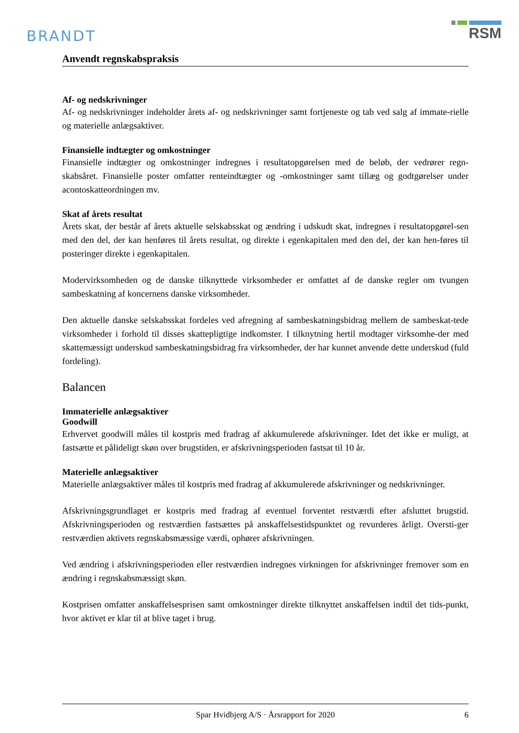BRANDT
RSM
Anvendt regnskabspraksis
Af- og nedskrivninger
Af- og nedskrivninger indeholder årets af- og nedskrivninger samt fortjeneste og tab ved salg af immate-rielle og materielle anlægsaktiver.
Finansielle indtægter og omkostninger
Finansielle indtægter og omkostninger indregnes i resultatopgørelsen med de beløb, der vedrører regn-skabsåret. Finansielle poster omfatter renteindtægter og -omkostninger samt tillæg og godtgørelser under acontoskatteordningen mv.
Skat af årets resultat
Årets skat, der består af årets aktuelle selskabsskat og ændring i udskudt skat, indregnes i resultatopgørel-sen med den del, der kan henføres til årets resultat, og direkte i egenkapitalen med den del, der kan hen-føres til posteringer direkte i egenkapitalen.
Modervirksomheden og de danske tilknyttede virksomheder er omfattet af de danske regler om tvungen sambeskatning af koncernens danske virksomheder.
Den aktuelle danske selskabsskat fordeles ved afregning af sambeskatningsbidrag mellem de sambeskat-tede virksomheder i forhold til disses skattepligtige indkomster. I tilknytning hertil modtager virksomhe-der med skattemæssigt underskud sambeskatningsbidrag fra virksomheder, der har kunnet anvende dette underskud (fuld fordeling).
Balancen
Immaterielle anlægsaktiver
Goodwill
Erhvervet goodwill måles til kostpris med fradrag af akkumulerede afskrivninger. Idet det ikke er muligt, at fastsætte et pålideligt skøn over brugstiden, er afskrivningsperioden fastsat til 10 år.
Materielle anlægsaktiver
Materielle anlægsaktiver måles til kostpris med fradrag af akkumulerede afskrivninger og nedskrivninger.
Afskrivningsgrundlaget er kostpris med fradrag af eventuel forventet restværdi efter afsluttet brugstid. Afskrivningsperioden og restværdien fastsættes på anskaffelsestidspunktet og revurderes årligt. Oversti-ger restværdien aktivets regnskabsmæssige værdi, ophører afskrivningen.
Ved ændring i afskrivningsperioden eller restværdien indregnes virkningen for afskrivninger fremover som en ændring i regnskabsmæssigt skøn.
Kostprisen omfatter anskaffelsesprisen samt omkostninger direkte tilknyttet anskaffelsen indtil det tids-punkt, hvor aktivet er klar til at blive taget i brug.
Spar Hvidbjerg A/S · Årsrapport for 2020 6